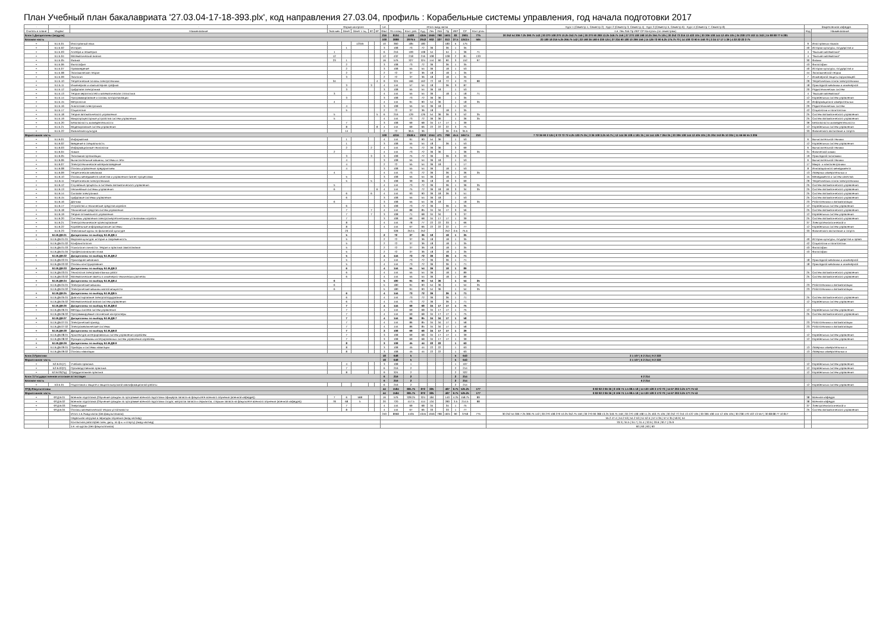План Учебный план бакалавриата '27.03.04-17-18-393.plx', код направления 27.03.04, профиль : Корабельные системы управления, год начала подготовки 2017
| - | - | - | Форма контроля | | | | | з.е. | Итого акад.часов | | | | | | | | | Курс 1 (Семестр 1, Семестр 2) · Курс 2 (Семестр 3, Семестр 4) · Курс 3 (Семестр 5, Семестр 6) · Курс 4 (Семестр 7, Семестр 8) | Закрепленная кафедра | |
| --- | --- | --- | --- | --- | --- | --- | --- | --- | --- | --- | --- | --- | --- | --- | --- | --- | --- | --- | --- | --- |
| Считать в плане | Индекс | Наименование | Экза мен | Зачет | Зачет с оц. | КП | КР | Факт | По плану | Конт. раб. | Ауд. | Лек | Лаб | Пр | ИКР | СР | Конт роль | з.е. Лек Лаб Пр ИКР СР Контроль (по семестрам) | Код | Наименование |
| Блок 1.Дисциплины (модули) | | | | | | | | 216 | 8104 | 4428 | 4345 | 1946 | 798 | 1601 | 83 | 2901 | 775 | 30 252 54 306 7.25 390.75 142 / 30 270 108 270 10.25 352.75 159 / 30 270 90 288 13.25 349.75 159 / 27 270 108 198 10.25 356.75 105 / 30 252 72 216 13 422 105 / 30 306 108 144 12 405 105 / 24 238 170 102 11 343 / 15 88 88 77 6 281 | | |
| Базовая часть | | | | | | | | 108 | 3888 | 2079.5 | 2042 | 902 | 327 | 813 | 37.5 | 1243.5 | 565 | 23 180 18 216 5.25 266.75 142 / 22 198 36 198 6 230 124 / 27 234 90 180 10 299 159 / 15 126 72 90 6.25 175.75 70 / 14 108 72 90 6 158 70 / 3 34 17 17 1 39 / 4 22 22 22 3 75 | | |
| + | Б1.Б.01 | Иностранный язык | | | 12345 | | | 10 | 360 | 185 | 180 | | | 180 | 5 | 175 | | | 9 | Иностранных языков |
| + | Б1.Б.02 | История | | 1 | | | | 3 | 108 | 73 | 72 | 36 | | 36 | 1 | 35 | | | 40 | Истории культуры, государства и |
| + | Б1.Б.03 | Алгебра и геометрия | 1 | | | | | 6 | 216 | 109 | 108 | 54 | | 54 | 1 | 36 | 71 | | 4 | "Высшая математика" |
| + | Б1.Б.04 | Математический анализ | 12 | | | | | 12 | 432 | 218 | 216 | 108 | | 108 | 2 | 81 | 133 | | 4 | "Высшая математика" |
| + | Б1.Б.05 | Физика | 23 | 1 | | | | 16 | 576 | 327 | 324 | 144 | 90 | 90 | 3 | 152 | 97 | | 30 | Физики |
| + | Б1.Б.06 | Философия | | 2 | | | | 3 | 108 | 73 | 72 | 36 | | 36 | 1 | 35 | | | 43 | Философии |
| + | Б1.Б.07 | Правоведение | | 2 | | | | 3 | 108 | 55 | 54 | 36 | | 18 | 1 | 53 | | | 40 | Истории культуры, государства и |
| + | Б1.Б.08 | Экономическая теория | | 2 | | | | 2 | 72 | 37 | 36 | 18 | | 18 | 1 | 35 | | | 44 | Экономической теории |
| + | Б1.Б.09 | Экология | | 3 | | | | 2 | 72 | 37 | 36 | 18 | | 18 | 1 | 35 | | | 7 | Инженерной защиты окружающей |
| + | Б1.Б.10 | Теоретические основы электротехники | 34 | | | | 4 | 9 | 324 | 166 | 162 | 72 | 18 | 72 | 4 | 70 | 88 | | 29 | Теоретических основ электротехники |
| + | Б1.Б.11 | Инженерная и компьютерная графика | | 3 | | 3 | | 4 | 144 | 57 | 54 | 18 | | 36 | 3 | 87 | | | 18 | Прикладной механики и инженерной |
| + | Б1.Б.12 | Цифровая электроника | | 3 | | | | 3 | 108 | 55 | 54 | 36 | 18 | | 1 | 53 | | | 20 | Радиотехнических систем |
| + | Б1.Б.13 | Теория вероятностей и математическая статистика | 3 | | | | | 4 | 144 | 55 | 54 | 36 | | 18 | 1 | 18 | 71 | | 4 | "Высшая математика" |
| + | Б1.Б.14 | Программирование и основы алгоритмизации | | 3 | | | | 3 | 108 | 73 | 72 | 36 | 36 | | 1 | 35 | | | 12 | Корабельных систем управления |
| + | Б1.Б.15 | Метрология | 4 | | | | | 4 | 144 | 91 | 90 | 54 | 36 | | 1 | 18 | 35 | | 10 | Информационно-измерительных |
| + | Б1.Б.16 | Аналоговая электроника | | 4 | | | | 3 | 108 | 55 | 54 | 36 | 18 | | 1 | 53 | | | 20 | Радиотехнических систем |
| + | Б1.Б.17 | Социология | | 5 | | | | 2 | 72 | 37 | 36 | 18 | | 18 | 1 | 35 | | | 42 | Социологии и политологии |
| + | Б1.Б.18 | Теория автоматического управления | 5 | | | | 5 | 6 | 216 | 129 | 126 | 54 | 36 | 36 | 3 | 52 | 35 | | 25 | Систем автоматического управления |
| + | Б1.Б.19 | Микропроцессорные устройства систем управления | 5 | | | | | 4 | 144 | 73 | 72 | 36 | 36 | | 1 | 36 | 35 | | 25 | Систем автоматического управления |
| + | Б1.Б.20 | Безопасность жизнедеятельности | | 7 | | | | 3 | 108 | 69 | 68 | 34 | 17 | 17 | 1 | 39 | | | 39 | Безопасности жизнедеятельности |
| + | Б1.Б.21 | Моделирование систем управления | | 8 | | | 8 | 4 | 144 | 69 | 66 | 22 | 22 | 22 | 3 | 75 | | | 12 | Корабельных систем управления |
| + | Б1.Б.22 | Физическая культура | | 14 | | | | 2 | 72 | 36.5 | 36 | | | 36 | 0.5 | 35.5 | | | 33 | Физического воспитания и спорта |
| Вариативная часть | | | | | | | | 108 | 4216 | 2348.5 | 2303 | 1044 | 471 | 788 | 45.5 | 1657.5 | 210 | 7 72 36 90 2 124 / 8 72 72 72 4.25 122.75 35 / 3 36 108 3.25 50.75 / 12 144 36 108 4 181 35 / 16 144 126 7 264 35 / 30 306 108 144 12 405 105 / 21 204 153 85 10 304 / 11 66 66 55 3 206 | | |
| + | Б1.В.01 | Информатика | | 1 | | | | 4 | 144 | 91 | 90 | 54 | 36 | | 1 | 53 | | | 6 | Вычислительной техники |
| + | Б1.В.02 | Введение в специальность | | 1 | | | | 3 | 108 | 55 | 54 | 18 | | 36 | 1 | 53 | | | 12 | Корабельных систем управления |
| + | Б1.В.03 | Информационные технологии | | 2 | | 2 | | 4 | 144 | 75 | 72 | 36 | 36 | | 3 | 69 | | | 6 | Вычислительной техники |
| + | Б1.В.04 | Химия | 2 | | | | | 4 | 144 | 73 | 72 | 36 | 36 | | 1 | 36 | 35 | | 31 | Физической химии |
| + | Б1.В.05 | Экономика организации | | 3 | | 3 | | 3 | 108 | 75 | 72 | 36 | | 36 | 3 | 33 | | | 19 | Прикладной экономики |
| + | Б1.В.06 | Вычислительные машины, системы и сети | | 4 | | | | 3 | 108 | 55 | 54 | 36 | 18 | | 1 | 53 | | | 6 | Вычислительной техники |
| + | Б1.В.07 | Электротехническое материаловедение | | 4 | | | | 2 | 72 | 55 | 54 | 36 | 18 | | 1 | 17 | | | 17 | Микро- и наноэлектроники |
| + | Б1.В.08 | Основы управления предприятием | | 4 | | | | 3 | 108 | 55 | 54 | 36 | | 18 | 1 | 53 | | | 8 | Инновационного менеджмента |
| + | Б1.В.09 | Теоретическая механика | 4 | | | | | 4 | 144 | 73 | 72 | 36 | | 36 | 1 | 36 | 35 | | 13 | Лазерных измерительных и |
| + | Б1.В.10 | Основы менеджмента качества и управления бизнес-процессами | | 5 | | | | 3 | 108 | 55 | 54 | 36 | | 18 | 1 | 53 | | | 15 | Менеджмента и систем качества |
| + | Б1.В.11 | Теоретическая электротехника | | 5 | | 5 | | 3 | 108 | 39 | 36 | 18 | | 18 | 3 | 69 | | | 29 | Теоретических основ электротехники |
| + | Б1.В.12 | Случайные процессы в системах автоматического управления | 5 | | | | | 4 | 144 | 73 | 72 | 36 | | 36 | 1 | 36 | 35 | | 25 | Систем автоматического управления |
| + | Б1.В.13 | Нелинейные системы управления | 6 | | | | 6 | 4 | 144 | 75 | 72 | 36 | 18 | 18 | 3 | 34 | 35 | | 25 | Систем автоматического управления |
| + | Б1.В.14 | Силовая электроника | | 6 | | 6 | | 4 | 144 | 93 | 90 | 36 | 18 | 36 | 3 | 51 | | | 25 | Систем автоматического управления |
| + | Б1.В.15 | Цифровые системы управления | | 6 | | | | 3 | 108 | 55 | 54 | 36 | 18 | | 1 | 53 | | | 25 | Систем автоматического управления |
| + | Б1.В.16 | Датчики | 6 | | | | | 3 | 108 | 55 | 54 | 36 | 18 | | 1 | 18 | 35 | | 23 | Робототехники и автоматизации |
| + | Б1.В.17 | Устройство и технические средства корабля | | 6 | | | | 3 | 108 | 73 | 72 | 36 | | 36 | 1 | 35 | | | 12 | Корабельных систем управления |
| + | Б1.В.18 | Технические средства систем управления | | 7 | | 7 | | 4 | 144 | 88 | 85 | 34 | 34 | 17 | 3 | 56 | | | 25 | Систем автоматического управления |
| + | Б1.В.19 | Теория оптимального управления | | 7 | | 7 | | 3 | 108 | 71 | 68 | 34 | 34 | | 3 | 37 | | | 12 | Корабельных систем управления |
| + | Б1.В.20 | Системы управления электроэнергетическими установками корабля | | 7 | | | | 3 | 108 | 69 | 68 | 34 | 17 | 17 | 1 | 39 | | | 25 | Систем автоматического управления |
| + | Б1.В.21 | Электротехническое проектирование | | 8 | | | | 4 | 144 | 78 | 77 | 22 | 22 | 33 | 1 | 66 | | | 37 | Электротехнологической и |
| + | Б1.В.22 | Корабельные информационные системы | | 8 | | | | 4 | 144 | 67 | 66 | 22 | 22 | 22 | 1 | 77 | | | 12 | Корабельных систем управления |
| + | Б1.В.23 | Элективные курсы по физической культуре | | 23 | | | | | 328 | 252.5 | 252 | | | 252 | 0.5 | 75.5 | | | 33 | Физического воспитания и спорта |
| + | Б1.В.ДВ.01 | Дисциплины по выбору Б1.В.ДВ.1 | | 5 | | | | 2 | 72 | 37 | 36 | 18 | | 18 | 1 | 35 | | | | |
| + | Б1.В.ДВ.01.01 | Мировая культура: история и современность | | 5 | | | | 2 | 72 | 37 | 36 | 18 | | 18 | 1 | 35 | | | 40 | Истории культуры, государства и права |
| - | Б1.В.ДВ.01.02 | Конфликтология | | 5 | | | | 2 | 72 | 37 | 36 | 18 | | 18 | 1 | 35 | | | 42 | Социологии и политологии |
| - | Б1.В.ДВ.01.03 | Психология личности. Теория и практика самопознания | | 5 | | | | 2 | 72 | 37 | 36 | 18 | | 18 | 1 | 35 | | | 43 | Философии |
| - | Б1.В.ДВ.01.04 | Профессиональная этика | | 5 | | | | 2 | 72 | 37 | 36 | 18 | | 18 | 1 | 35 | | | 43 | Философии |
| + | Б1.В.ДВ.02 | Дисциплины по выбору Б1.В.ДВ.2 | | 5 | | | | 4 | 144 | 73 | 72 | 36 | | 36 | 1 | 71 | | | | |
| + | Б1.В.ДВ.02.01 | Прикладная механика | | 5 | | | | 4 | 144 | 73 | 72 | 36 | | 36 | 1 | 71 | | | 18 | Прикладной механики и инженерной |
| - | Б1.В.ДВ.02.02 | Основы конструирования | | 5 | | | | 4 | 144 | 73 | 72 | 36 | | 36 | 1 | 71 | | | 18 | Прикладной механики и инженерной |
| + | Б1.В.ДВ.03 | Дисциплины по выбору Б1.В.ДВ.3 | | 6 | | | | 4 | 144 | 55 | 54 | 36 | | 18 | 1 | 89 | | | | |
| + | Б1.В.ДВ.03.01 | Технология электромонтажных работ | | 6 | | | | 4 | 144 | 55 | 54 | 36 | | 18 | 1 | 89 | | | 25 | Систем автоматического управления |
| - | Б1.В.ДВ.03.02 | Математические пакеты в инженерно-технических расчетах | | 6 | | | | 4 | 144 | 55 | 54 | 36 | | 18 | 1 | 89 | | | 25 | Систем автоматического управления |
| + | Б1.В.ДВ.04 | Дисциплины по выбору Б1.В.ДВ.4 | 6 | | | | | 5 | 180 | 91 | 90 | 54 | 36 | | 1 | 54 | 35 | | | |
| + | Б1.В.ДВ.04.01 | Электрические машины | 6 | | | | | 5 | 180 | 91 | 90 | 54 | 36 | | 1 | 54 | 35 | | 23 | Робототехники и автоматизации |
| - | Б1.В.ДВ.04.02 | Электрические машины малой мощности | 6 | | | | | 5 | 180 | 91 | 90 | 54 | 36 | | 1 | 54 | 35 | | 23 | Робототехники и автоматизации |
| + | Б1.В.ДВ.05 | Дисциплины по выбору Б1.В.ДВ.5 | | 6 | | | | 4 | 144 | 73 | 72 | 36 | | 36 | 1 | 71 | | | | |
| + | Б1.В.ДВ.05.01 | Диагностирование электрооборудования | | 6 | | | | 4 | 144 | 73 | 72 | 36 | | 36 | 1 | 71 | | | 25 | Систем автоматического управления |
| - | Б1.В.ДВ.05.02 | Математический анализ систем управления | | 6 | | | | 4 | 144 | 73 | 72 | 36 | | 36 | 1 | 71 | | | 12 | Корабельных систем управления |
| + | Б1.В.ДВ.06 | Дисциплины по выбору Б1.В.ДВ.6 | | 7 | | | | 4 | 144 | 69 | 68 | 34 | 17 | 17 | 1 | 75 | | | | |
| + | Б1.В.ДВ.06.01 | Методы синтеза систем управления | | 7 | | | | 4 | 144 | 69 | 68 | 34 | 17 | 17 | 1 | 75 | | | 12 | Корабельных систем управления |
| - | Б1.В.ДВ.06.02 | Программируемые логические контроллеры | | 7 | | | | 4 | 144 | 69 | 68 | 34 | 17 | 17 | 1 | 75 | | | 25 | Систем автоматического управления |
| + | Б1.В.ДВ.07 | Дисциплины по выбору Б1.В.ДВ.7 | | 7 | | | | 4 | 144 | 86 | 85 | 34 | 34 | 17 | 1 | 58 | | | | |
| + | Б1.В.ДВ.07.01 | Электрический привод | | 7 | | | | 4 | 144 | 86 | 85 | 34 | 34 | 17 | 1 | 58 | | | 23 | Робототехники и автоматизации |
| - | Б1.В.ДВ.07.02 | Электромеханические системы | | 7 | | | | 4 | 144 | 86 | 85 | 34 | 34 | 17 | 1 | 58 | | | 23 | Робототехники и автоматизации |
| + | Б1.В.ДВ.08 | Дисциплины по выбору Б1.В.ДВ.8 | | 7 | | | | 3 | 108 | 69 | 68 | 34 | 17 | 17 | 1 | 39 | | | | |
| - | Б1.В.ДВ.08.01 | Архитектура интегрированных систем управления кораблем | | 7 | | | | 3 | 108 | 69 | 68 | 34 | 17 | 17 | 1 | 39 | | | 12 | Корабельных систем управления |
| + | Б1.В.ДВ.08.02 | Функции и режимы интегрированных систем управления кораблем | | 7 | | | | 3 | 108 | 69 | 68 | 34 | 17 | 17 | 1 | 39 | | | 12 | Корабельных систем управления |
| + | Б1.В.ДВ.09 | Дисциплины по выбору Б1.В.ДВ.9 | | 8 | | | | 3 | 108 | 45 | 44 | 22 | 22 | | 1 | 63 | | | | |
| + | Б1.В.ДВ.09.01 | Приборы и системы навигации | | 8 | | | | 3 | 108 | 45 | 44 | 22 | 22 | | 1 | 63 | | | 13 | Лазерных измерительных и |
| - | Б1.В.ДВ.09.02 | Основы навигации | | 8 | | | | 3 | 108 | 45 | 44 | 22 | 22 | | 1 | 63 | | | 13 | Лазерных измерительных и |
| Блок 2.Практики | | | | | | | | 18 | 648 | 5 | | | | | 5 | 643 | | 3 1 107 / 6 2 214 / 9 2 322 | | |
| Вариативная часть | | | | | | | | 18 | 648 | 5 | | | | | 5 | 643 | | 3 1 107 / 6 2 214 / 9 2 322 | | |
| + | Б2.В.01(У) | Учебная практика | | 4 | | | | 3 | 108 | 1 | | | | | 1 | 107 | | | 12 | Корабельных систем управления |
| + | Б2.В.02(П) | Производственная практика | | 7 | | | | 6 | 216 | 2 | | | | | 2 | 214 | | | 12 | Корабельных систем управления |
| + | Б2.В.03(Пд) | Преддипломная практика | | 8 | | | | 9 | 324 | 2 | | | | | 2 | 322 | | | 12 | Корабельных систем управления |
| Блок 3.Государственная итоговая аттестация | | | | | | | | 6 | 216 | 2 | | | | | 2 | 214 | | 6 2 214 | | |
| Базовая часть | | | | | | | | 6 | 216 | 2 | | | | | 2 | 214 | | 6 2 214 | | |
| + | Б3.Б.01 | Подготовка к защите и защита выпускной квалификационной работы | | | | | | 6 | 216 | 2 | | | | | 2 | 214 | | | 12 | Корабельных систем управления |
| ФТД.Факультативы | | | | | | | | 44 | 1584 | 881.75 | 872 | 385 | | 487 | 9.75 | 525.25 | 177 | 8 82 82 2 86 36 / 8 106 74 1.5 88.5 18 / 14 130 128 3 173 70 / 14 67 203 3.25 177.75 53 | | |
| Вариативная часть | | | | | | | | 44 | 1584 | 881.75 | 872 | 385 | | 487 | 9.75 | 525.25 | 177 | 8 82 82 2 86 36 / 8 106 74 1.5 88.5 18 / 14 130 128 3 173 70 / 14 67 203 3.25 177.75 53 | | |
| + | ФТД.В.01 | Военная подготовка (Обучение граждан по программе военной подготовки офицеров запаса на факультете военного обучения (военной кафедре)) | 7 | 6 | 568 | | | 16 | 576 | 328.25 | 324 | 184 | | 140 | 4.25 | 158.75 | 89 | | 38 | Военная кафедра |
| + | ФТД.В.02 | Военная подготовка (Обучение граждан по программе военной подготовки солдат, матросов запаса и сержантов, старшин запаса на факультете военного обучения (военной кафедре)) | 78 | 68 | 5 | | | 20 | 720 | 417.5 | 414 | 134 | | 280 | 3.5 | 214.5 | 88 | | 38 | Военная кафедра |
| + | ФТД.В.03 | Энергоаудит | | 7 | | | | 4 | 144 | 69 | 68 | 34 | | 34 | 1 | 75 | | | 37 | Электротехнологической и |
| + | ФТД.В.04 | Основы математической теории устойчивости | | 8 | | | | 4 | 144 | 67 | 66 | 33 | | 33 | 1 | 77 | | | 25 | Систем автоматического управления |
| | | Итого з.е./Акад.часов (без факультативов) | | | | | | 240 | 8968 | 4435 | 4345 | 1946 | 798 | 1601 | 90 | 3758 | 775 | 30 252 54 306 7.25 390.75 142 / 30 270 108 270 10.25 352.75 159 / 30 270 90 288 13.25 349.75 159 / 30 270 108 198 11.25 463.75 105 / 30 252 72 216 13 422 105 / 30 306 108 144 12 405 105 / 30 238 170 102 13 557 / 30 88 88 77 10 817 | | |
| | | Недельная нагрузка в периодах обучения (акад.час/нед) | | | | | | | | | | | | | | | | 55.2 47.4 / 54.2 53 / 54.2 53 / 51 52.5 / 57.4 35 / 57.4 35 / 50.9 / 54 | | |
| | | Контактная работа(без элек. дисц. по ф.к. и спорту) (акад.час/нед) | | | | | | | | | | | | | | | | 33.3 / 34.5 / 34.7 / 31.4 / 32.6 / 33.6 / 30.7 / 25.9 | | |
| | | з.е. на курсах (без факультативов) | | | | | | | | | | | | | | | | 60 / 60 / 60 / 60 | | |